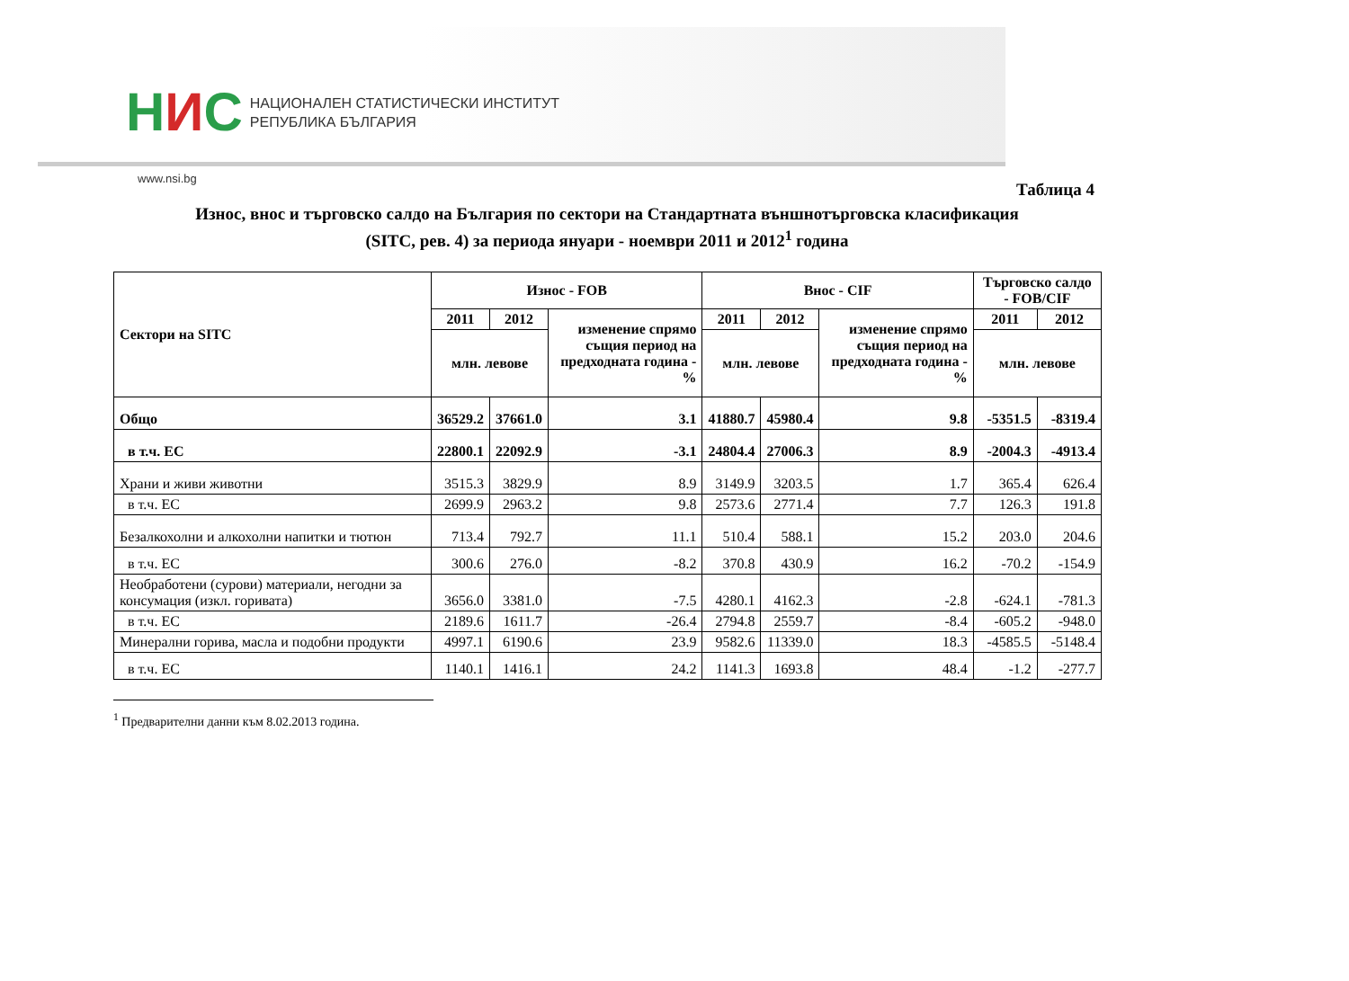НИС
НАЦИОНАЛЕН СТАТИСТИЧЕСКИ ИНСТИТУТ
РЕПУБЛИКА БЪЛГАРИЯ
www.nsi.bg
Таблица 4
Износ, внос и търговско салдо на България по сектори на Стандартната външнотърговска класификация
(SITC, рев. 4) за периода януари - ноември 2011 и 2012<sup>1</sup> година
| Сектори на SITC | Износ - FOB | | | Внос - CIF | | | Търговско салдо - FOB/CIF | |
| --- | --- | --- | --- | --- | --- | --- | --- | --- |
| | 2011 | 2012 | изменение спрямо същия период на предходната година - % | 2011 | 2012 | изменение спрямо същия период на предходната година - % | 2011 | 2012 |
| | млн. левове | | | млн. левове | | | млн. левове | |
| Общо | 36529.2 | 37661.0 | 3.1 | 41880.7 | 45980.4 | 9.8 | -5351.5 | -8319.4 |
| в т.ч. ЕС | 22800.1 | 22092.9 | -3.1 | 24804.4 | 27006.3 | 8.9 | -2004.3 | -4913.4 |
| Храни и живи животни | 3515.3 | 3829.9 | 8.9 | 3149.9 | 3203.5 | 1.7 | 365.4 | 626.4 |
| в т.ч. ЕС | 2699.9 | 2963.2 | 9.8 | 2573.6 | 2771.4 | 7.7 | 126.3 | 191.8 |
| Безалкохолни и алкохолни напитки и тютюн | 713.4 | 792.7 | 11.1 | 510.4 | 588.1 | 15.2 | 203.0 | 204.6 |
| в т.ч. ЕС | 300.6 | 276.0 | -8.2 | 370.8 | 430.9 | 16.2 | -70.2 | -154.9 |
| Необработени (сурови) материали, негодни за консумация (изкл. горивата) | 3656.0 | 3381.0 | -7.5 | 4280.1 | 4162.3 | -2.8 | -624.1 | -781.3 |
| в т.ч. ЕС | 2189.6 | 1611.7 | -26.4 | 2794.8 | 2559.7 | -8.4 | -605.2 | -948.0 |
| Минерални горива, масла и подобни продукти | 4997.1 | 6190.6 | 23.9 | 9582.6 | 11339.0 | 18.3 | -4585.5 | -5148.4 |
| в т.ч. ЕС | 1140.1 | 1416.1 | 24.2 | 1141.3 | 1693.8 | 48.4 | -1.2 | -277.7 |
<sup>1</sup> Предварителни данни към 8.02.2013 година.